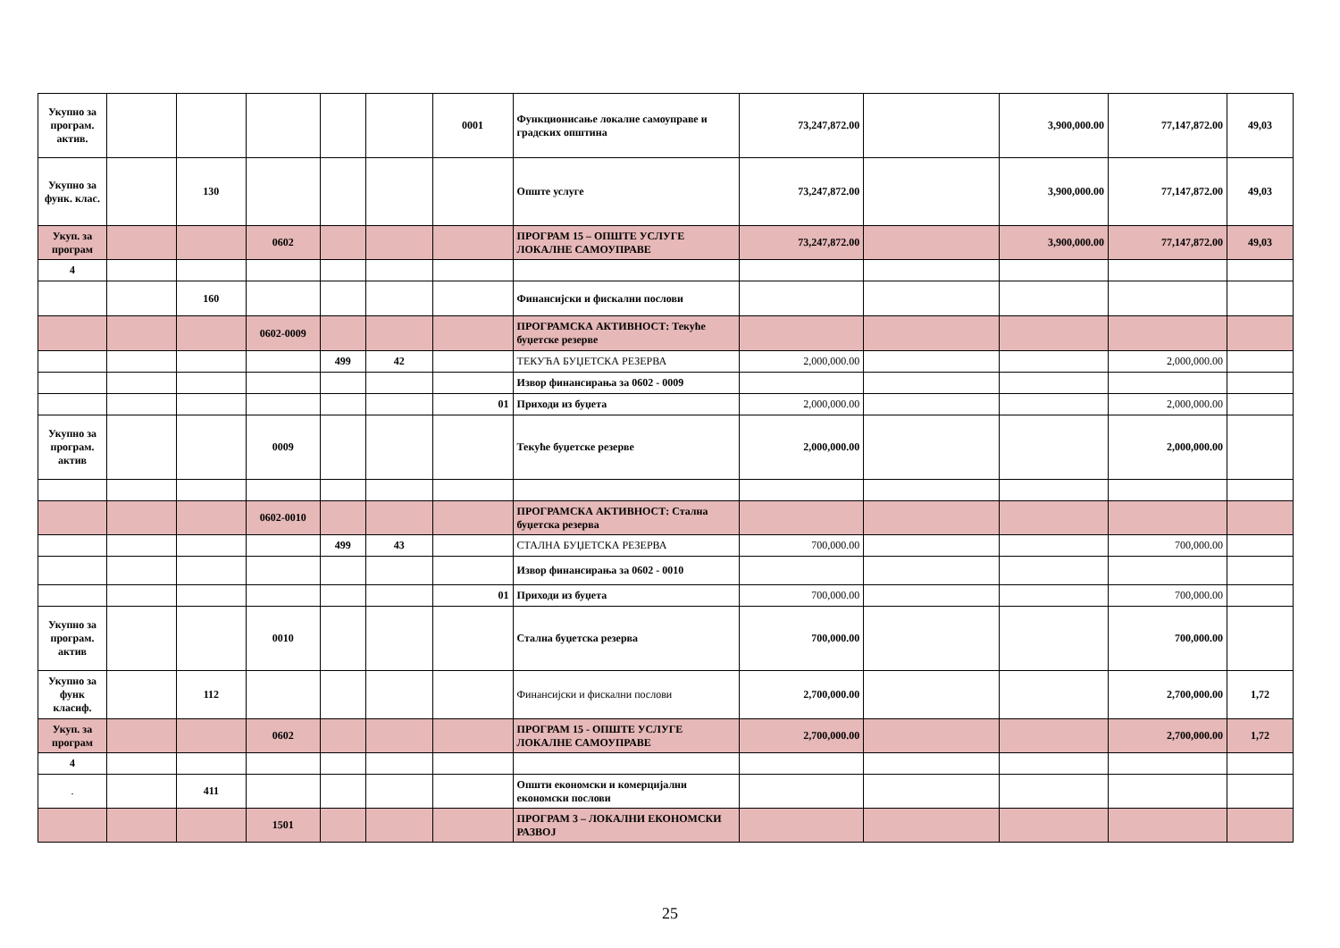| Укупно за програм. актив. | | | | | | 0001 | Функционисање локалне самоуправе и градских општина | 73,247,872.00 | | 3,900,000.00 | 77,147,872.00 | 49,03 |
| Укупно за функ. клас. | | 130 | | | | | Опште услуге | 73,247,872.00 | | 3,900,000.00 | 77,147,872.00 | 49,03 |
| Укуп. за програм | | | 0602 | | | | ПРОГРАМ 15 – ОПШТЕ УСЛУГЕ ЛОКАЛНЕ САМОУПРАВЕ | 73,247,872.00 | | 3,900,000.00 | 77,147,872.00 | 49,03 |
| 4 | | | | | | | | | | | | |
| | | 160 | | | | | Финансијски и фискални послови | | | | | |
| | | | 0602-0009 | | | | ПРОГРАМСКА АКТИВНОСТ: Текуће буџетске резерве | | | | | |
| | | | | 499 | 42 | | ТЕКУЋА БУЏЕТСКА РЕЗЕРВА | 2,000,000.00 | | | 2,000,000.00 | |
| | | | | | | | Извор финансирања за 0602 - 0009 | | | | | |
| | | | | | | 01 | Приходи из буџета | 2,000,000.00 | | | 2,000,000.00 | |
| Укупно за програм. актив | | | 0009 | | | | Текуће буџетске резерве | 2,000,000.00 | | | 2,000,000.00 | |
| | | | 0602-0010 | | | | ПРОГРАМСКА АКТИВНОСТ: Стална буџетска резерва | | | | | |
| | | | | 499 | 43 | | СТАЛНА БУЏЕТСКА РЕЗЕРВА | 700,000.00 | | | 700,000.00 | |
| | | | | | | | Извор финансирања за 0602 - 0010 | | | | | |
| | | | | | | 01 | Приходи из буџета | 700,000.00 | | | 700,000.00 | |
| Укупно за програм. актив | | | 0010 | | | | Стална буџетска резерва | 700,000.00 | | | 700,000.00 | |
| Укупно за функ класиф. | | 112 | | | | | Финансијски и фискални послови | 2,700,000.00 | | | 2,700,000.00 | 1,72 |
| Укуп. за програм | | | 0602 | | | | ПРОГРАМ 15 - ОПШТЕ УСЛУГЕ ЛОКАЛНЕ САМОУПРАВЕ | 2,700,000.00 | | | 2,700,000.00 | 1,72 |
| 4 | | | | | | | | | | | | |
| . | | 411 | | | | | Општи економски и комерцијални економски послови | | | | | |
| | | | 1501 | | | | ПРОГРАМ 3 – ЛОКАЛНИ ЕКОНОМСКИ РАЗВОЈ | | | | | |
25